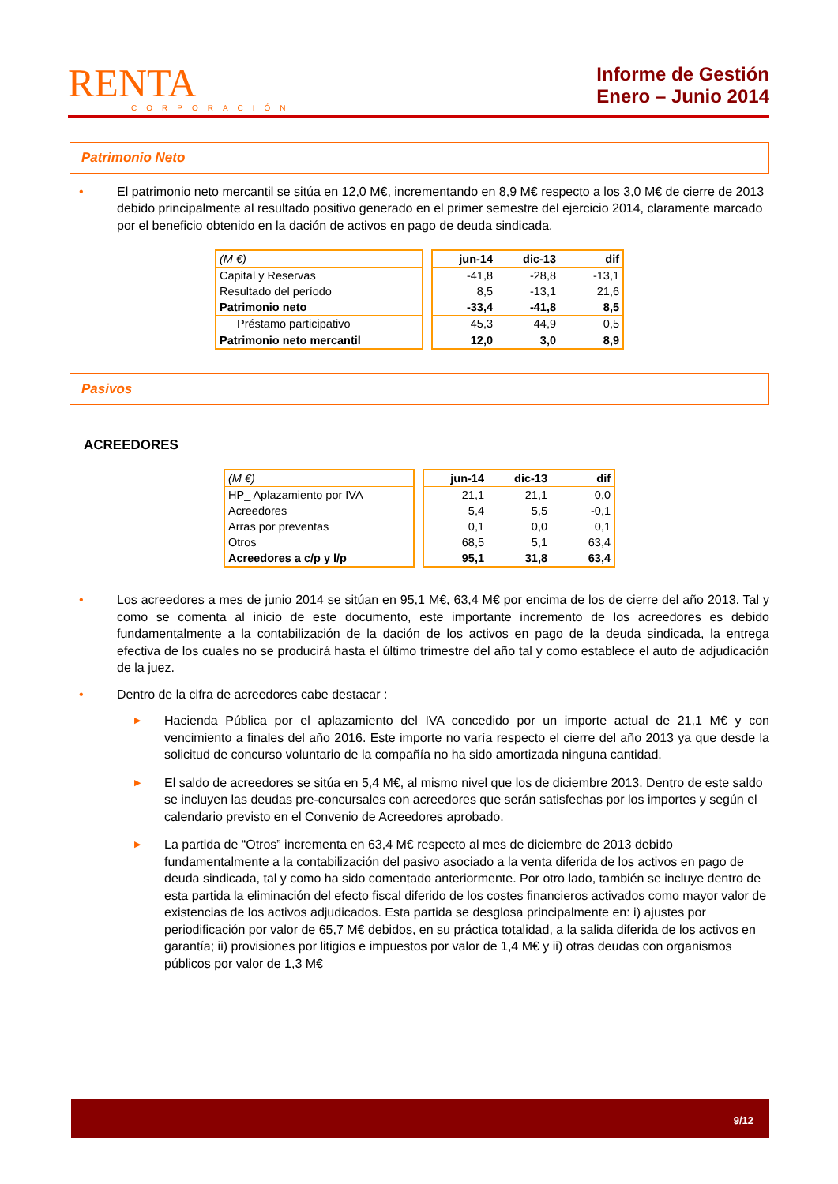RENTA
CORPORACIÓN
Informe de Gestión
Enero – Junio 2014
Patrimonio Neto
• El patrimonio neto mercantil se sitúa en 12,0 M€, incrementando en 8,9 M€ respecto a los 3,0 M€ de cierre de 2013 debido principalmente al resultado positivo generado en el primer semestre del ejercicio 2014, claramente marcado por el beneficio obtenido en la dación de activos en pago de deuda sindicada.
| (M €) |
| Capital y Reservas |
| Resultado del período |
| Patrimonio neto |
| Préstamo participativo |
| Patrimonio neto mercantil |
| jun-14 | dic-13 | dif |
| --- | --- | --- |
| -41,8 | -28,8 | -13,1 |
| 8,5 | -13,1 | 21,6 |
| -33,4 | -41,8 | 8,5 |
| 45,3 | 44,9 | 0,5 |
| 12,0 | 3,0 | 8,9 |
Pasivos
ACREEDORES
| (M €) |
| HP_ Aplazamiento por IVA |
| Acreedores |
| Arras por preventas |
| Otros |
| Acreedores a c/p y l/p |
| jun-14 | dic-13 | dif |
| --- | --- | --- |
| 21,1 | 21,1 | 0,0 |
| 5,4 | 5,5 | -0,1 |
| 0,1 | 0,0 | 0,1 |
| 68,5 | 5,1 | 63,4 |
| 95,1 | 31,8 | 63,4 |
• Los acreedores a mes de junio 2014 se sitúan en 95,1 M€, 63,4 M€ por encima de los de cierre del año 2013. Tal y como se comenta al inicio de este documento, este importante incremento de los acreedores es debido fundamentalmente a la contabilización de la dación de los activos en pago de la deuda sindicada, la entrega efectiva de los cuales no se producirá hasta el último trimestre del año tal y como establece el auto de adjudicación de la juez.
• Dentro de la cifra de acreedores cabe destacar :
▶
Hacienda Pública por el aplazamiento del IVA concedido por un importe actual de 21,1 M€ y con vencimiento a finales del año 2016. Este importe no varía respecto el cierre del año 2013 ya que desde la solicitud de concurso voluntario de la compañía no ha sido amortizada ninguna cantidad.
▶
El saldo de acreedores se sitúa en 5,4 M€, al mismo nivel que los de diciembre 2013. Dentro de este saldo se incluyen las deudas pre-concursales con acreedores que serán satisfechas por los importes y según el calendario previsto en el Convenio de Acreedores aprobado.
▶
La partida de “Otros” incrementa en 63,4 M€ respecto al mes de diciembre de 2013 debido fundamentalmente a la contabilización del pasivo asociado a la venta diferida de los activos en pago de deuda sindicada, tal y como ha sido comentado anteriormente. Por otro lado, también se incluye dentro de esta partida la eliminación del efecto fiscal diferido de los costes financieros activados como mayor valor de existencias de los activos adjudicados. Esta partida se desglosa principalmente en: i) ajustes por periodificación por valor de 65,7 M€ debidos, en su práctica totalidad, a la salida diferida de los activos en garantía; ii) provisiones por litigios e impuestos por valor de 1,4 M€ y ii) otras deudas con organismos públicos por valor de 1,3 M€
9/12